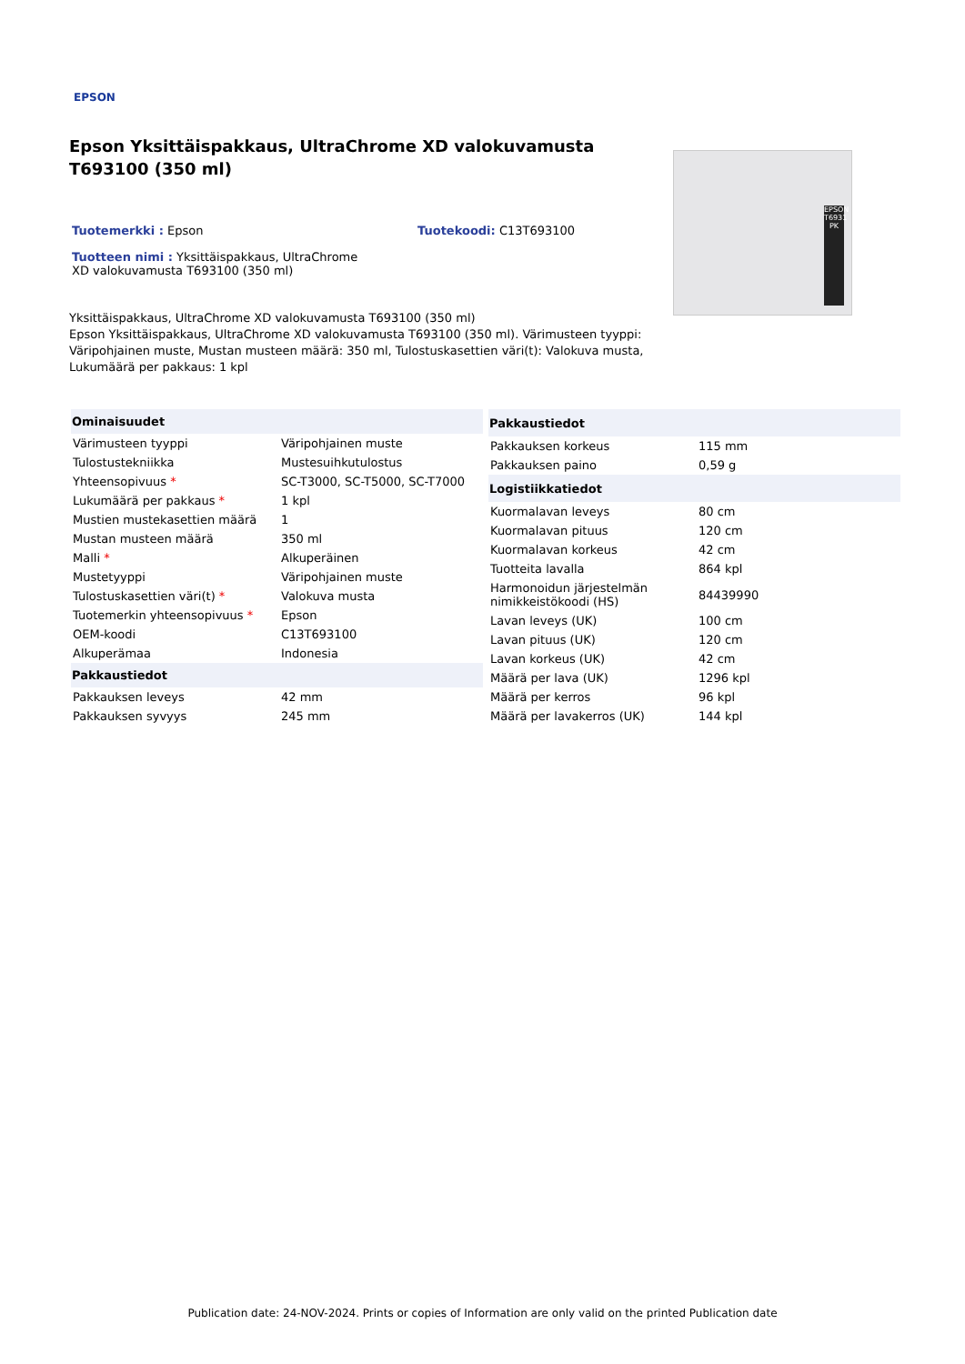EPSON
Epson Yksittäispakkaus, UltraChrome XD valokuvamusta T693100 (350 ml)
Tuotemerkki : Epson Tuotekoodi: C13T693100
Tuotteen nimi : Yksittäispakkaus, UltraChrome XD valokuvamusta T693100 (350 ml)
Yksittäispakkaus, UltraChrome XD valokuvamusta T693100 (350 ml)
Epson Yksittäispakkaus, UltraChrome XD valokuvamusta T693100 (350 ml). Värimusteen tyyppi: Väripohjainen muste, Mustan musteen määrä: 350 ml, Tulostuskasettien väri(t): Valokuva musta, Lukumäärä per pakkaus: 1 kpl
EPSON T6931 PK
| Ominaisuudet | |
| --- | --- |
| Värimusteen tyyppi | Väripohjainen muste |
| Tulostustekniikka | Mustesuihkutulostus |
| Yhteensopivuus * | SC-T3000, SC-T5000, SC-T7000 |
| Lukumäärä per pakkaus * | 1 kpl |
| Mustien mustekasettien määrä | 1 |
| Mustan musteen määrä | 350 ml |
| Malli * | Alkuperäinen |
| Mustetyyppi | Väripohjainen muste |
| Tulostuskasettien väri(t) * | Valokuva musta |
| Tuotemerkin yhteensopivuus * | Epson |
| OEM-koodi | C13T693100 |
| Alkuperämaa | Indonesia |
| Pakkaustiedot | |
| Pakkauksen leveys | 42 mm |
| Pakkauksen syvyys | 245 mm |
| Pakkaustiedot | |
| --- | --- |
| Pakkauksen korkeus | 115 mm |
| Pakkauksen paino | 0,59 g |
| Logistiikkatiedot | |
| Kuormalavan leveys | 80 cm |
| Kuormalavan pituus | 120 cm |
| Kuormalavan korkeus | 42 cm |
| Tuotteita lavalla | 864 kpl |
| Harmonoidun järjestelmän nimikkeistökoodi (HS) | 84439990 |
| Lavan leveys (UK) | 100 cm |
| Lavan pituus (UK) | 120 cm |
| Lavan korkeus (UK) | 42 cm |
| Määrä per lava (UK) | 1296 kpl |
| Määrä per kerros | 96 kpl |
| Määrä per lavakerros (UK) | 144 kpl |
Publication date: 24-NOV-2024. Prints or copies of Information are only valid on the printed Publication date